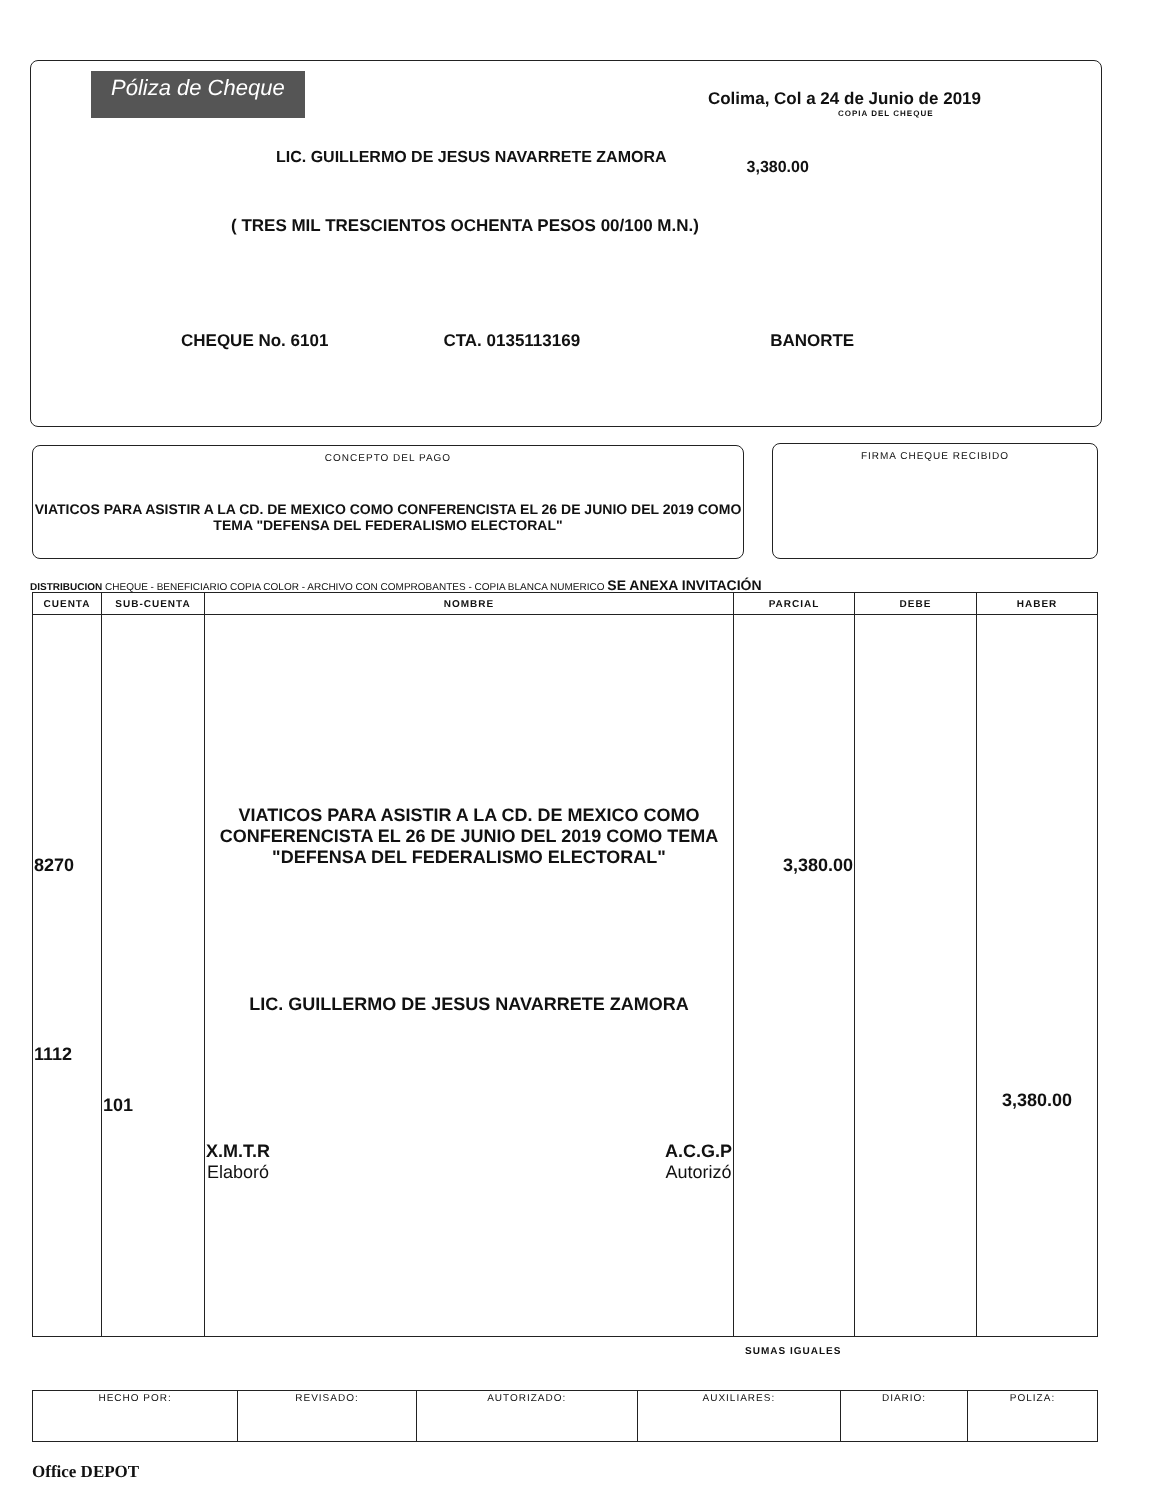Póliza de Cheque
Colima, Col a 24 de Junio de 2019
COPIA DEL CHEQUE
LIC. GUILLERMO DE JESUS NAVARRETE ZAMORA 3,380.00
( TRES MIL TRESCIENTOS OCHENTA PESOS 00/100 M.N.)
CHEQUE No. 6101 CTA. 0135113169 BANORTE
CONCEPTO DEL PAGO
VIATICOS PARA ASISTIR A LA CD. DE MEXICO COMO CONFERENCISTA EL 26 DE JUNIO DEL 2019 COMO TEMA "DEFENSA DEL FEDERALISMO ELECTORAL"
FIRMA CHEQUE RECIBIDO
DISTRIBUCION CHEQUE - BENEFICIARIO COPIA COLOR - ARCHIVO CON COMPROBANTES - COPIA BLANCA NUMERICO SE ANEXA INVITACIÓN
| CUENTA | SUB-CUENTA | NOMBRE | PARCIAL | DEBE | HABER |
| --- | --- | --- | --- | --- | --- |
| 8270 1112 | 101 | VIATICOS PARA ASISTIR A LA CD. DE MEXICO COMO CONFERENCISTA EL 26 DE JUNIO DEL 2019 COMO TEMA "DEFENSA DEL FEDERALISMO ELECTORAL" LIC. GUILLERMO DE JESUS NAVARRETE ZAMORA X.M.T.R Elaboró A.C.G.P Autorizó | 3,380.00 | | 3,380.00 |
SUMAS IGUALES
| HECHO POR: | REVISADO: | AUTORIZADO: | AUXILIARES: | DIARIO: | POLIZA: |
Office DEPOT